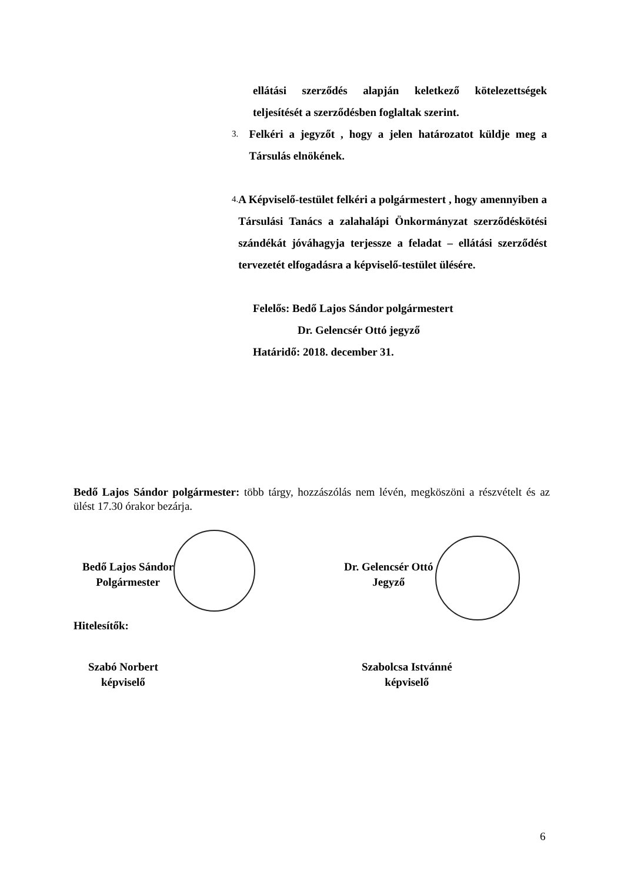ellátási szerződés alapján keletkező kötelezettségek teljesítését a szerződésben foglaltak szerint.
3.
Felkéri a jegyzőt , hogy a jelen határozatot küldje meg a Társulás elnökének.
4.
A Képviselő-testület felkéri a polgármestert , hogy amennyiben a Társulási Tanács a zalahalápi Önkormányzat szerződéskötési szándékát jóváhagyja terjessze a feladat – ellátási szerződést tervezetét elfogadásra a képviselő-testület ülésére.
Felelős: Bedő Lajos Sándor polgármestert
Dr. Gelencsér Ottó jegyző
Határidő: 2018. december 31.
Bedő Lajos Sándor polgármester: több tárgy, hozzászólás nem lévén, megköszöni a részvételt és az ülést 17.30 órakor bezárja.
Bedő Lajos Sándor
Polgármester
Dr. Gelencsér Ottó
Jegyző
Hitelesítők:
Szabó Norbert
képviselő
Szabolcsa Istvánné
képviselő
6